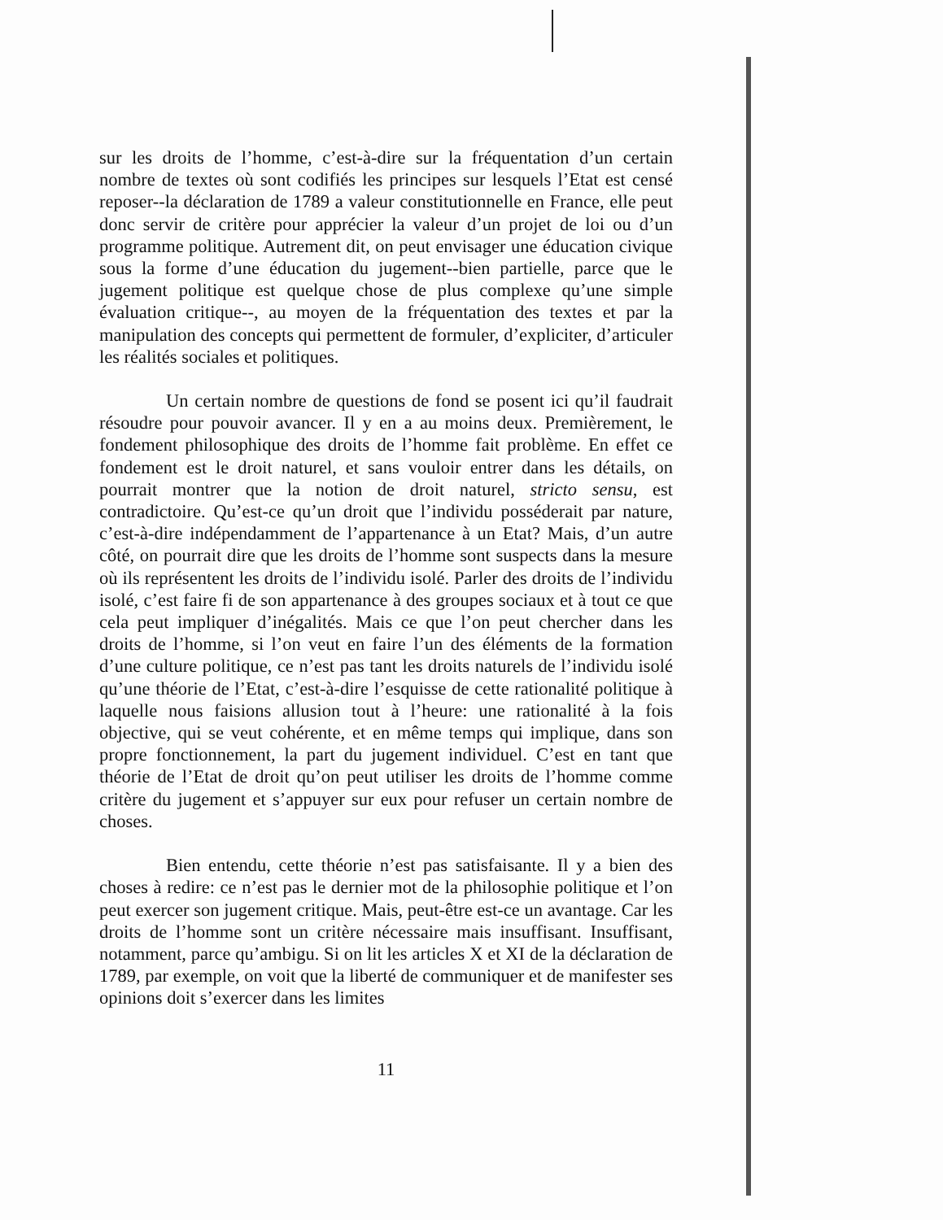sur les droits de l’homme, c’est-à-dire sur la fréquentation d’un certain nombre de textes où sont codifiés les principes sur lesquels l’Etat est censé reposer--la déclaration de 1789 a valeur constitutionnelle en France, elle peut donc servir de critère pour apprécier la valeur d’un projet de loi ou d’un programme politique. Autrement dit, on peut envisager une éducation civique sous la forme d’une éducation du jugement--bien partielle, parce que le jugement politique est quelque chose de plus complexe qu’une simple évaluation critique--, au moyen de la fréquentation des textes et par la manipulation des concepts qui permettent de formuler, d’expliciter, d’articuler les réalités sociales et politiques.
Un certain nombre de questions de fond se posent ici qu’il faudrait résoudre pour pouvoir avancer. Il y en a au moins deux. Premièrement, le fondement philosophique des droits de l’homme fait problème. En effet ce fondement est le droit naturel, et sans vouloir entrer dans les détails, on pourrait montrer que la notion de droit naturel, stricto sensu, est contradictoire. Qu’est-ce qu’un droit que l’individu posséderait par nature, c’est-à-dire indépendamment de l’appartenance à un Etat? Mais, d’un autre côté, on pourrait dire que les droits de l’homme sont suspects dans la mesure où ils représentent les droits de l’individu isolé. Parler des droits de l’individu isolé, c’est faire fi de son appartenance à des groupes sociaux et à tout ce que cela peut impliquer d’inégalités. Mais ce que l’on peut chercher dans les droits de l’homme, si l’on veut en faire l’un des éléments de la formation d’une culture politique, ce n’est pas tant les droits naturels de l’individu isolé qu’une théorie de l’Etat, c’est-à-dire l’esquisse de cette rationalité politique à laquelle nous faisions allusion tout à l’heure: une rationalité à la fois objective, qui se veut cohérente, et en même temps qui implique, dans son propre fonctionnement, la part du jugement individuel. C’est en tant que théorie de l’Etat de droit qu’on peut utiliser les droits de l’homme comme critère du jugement et s’appuyer sur eux pour refuser un certain nombre de choses.
Bien entendu, cette théorie n’est pas satisfaisante. Il y a bien des choses à redire: ce n’est pas le dernier mot de la philosophie politique et l’on peut exercer son jugement critique. Mais, peut-être est-ce un avantage. Car les droits de l’homme sont un critère nécessaire mais insuffisant. Insuffisant, notamment, parce qu’ambigu. Si on lit les articles X et XI de la déclaration de 1789, par exemple, on voit que la liberté de communiquer et de manifester ses opinions doit s’exercer dans les limites
11